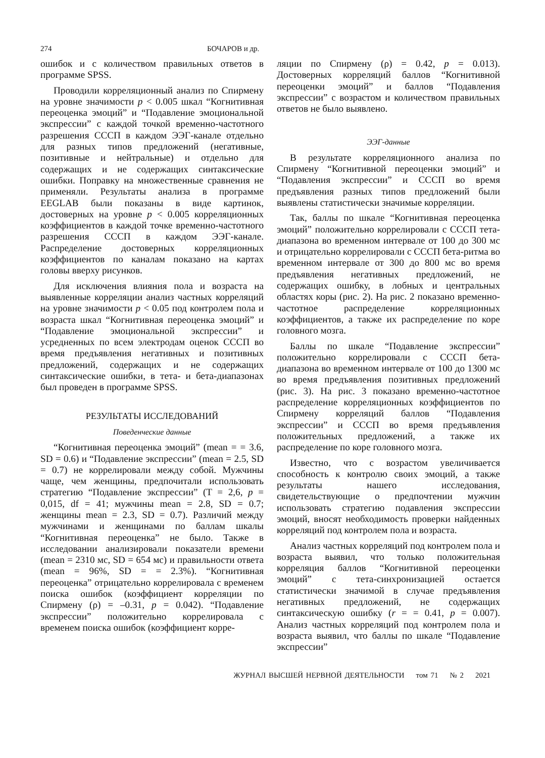274 БОЧАРОВ и др.
ошибок и с количеством правильных ответов в программе SPSS.
Проводили корреляционный анализ по Спирмену на уровне значимости p < 0.005 шкал “Когнитивная переоценка эмоций” и “Подавление эмоциональной экспрессии” с каждой точкой временно-частотного разрешения СССП в каждом ЭЭГ-канале отдельно для разных типов предложений (негативные, позитивные и нейтральные) и отдельно для содержащих и не содержащих синтаксические ошибки. Поправку на множественные сравнения не применяли. Результаты анализа в программе EEGLAB были показаны в виде картинок, достоверных на уровне p < 0.005 корреляционных коэффициентов в каждой точке временно-частотного разрешения СССП в каждом ЭЭГ-канале. Распределение достоверных корреляционных коэффициентов по каналам показано на картах головы вверху рисунков.
Для исключения влияния пола и возраста на выявленные корреляции анализ частных корреляций на уровне значимости p < 0.05 под контролем пола и возраста шкал “Когнитивная переоценка эмоций” и “Подавление эмоциональной экспрессии” и усредненных по всем электродам оценок СССП во время предъявления негативных и позитивных предложений, содержащих и не содержащих синтаксические ошибки, в тета- и бета-диапазонах был проведен в программе SPSS.
РЕЗУЛЬТАТЫ ИССЛЕДОВАНИЙ
Поведенческие данные
“Когнитивная переоценка эмоций” (mean = = 3.6, SD = 0.6) и “Подавление экспрессии” (mean = 2.5, SD = 0.7) не коррелировали между собой. Мужчины чаще, чем женщины, предпочитали использовать стратегию “Подавление экспрессии” (T = 2,6, p = 0,015, df = 41; мужчины mean = 2.8, SD = 0.7; женщины mean = 2.3, SD = 0.7). Различий между мужчинами и женщинами по баллам шкалы “Когнитивная переоценка” не было. Также в исследовании анализировали показатели времени (mean = 2310 мс, SD = 654 мс) и правильности ответа (mean = 96%, SD = = 2.3%). “Когнитивная переоценка” отрицательно коррелировала с временем поиска ошибок (коэффициент корреляции по Спирмену (ρ) = –0.31, p = 0.042). “Подавление экспрессии” положительно коррелировала с временем поиска ошибок (коэффициент корре-
ляции по Спирмену (ρ) = 0.42, p = 0.013). Достоверных корреляций баллов “Когнитивной переоценки эмоций” и баллов “Подавления экспрессии” с возрастом и количеством правильных ответов не было выявлено.
ЭЭГ-данные
В результате корреляционного анализа по Спирмену “Когнитивной переоценки эмоций” и “Подавления экспрессии” и СССП во время предъявления разных типов предложений были выявлены статистически значимые корреляции.
Так, баллы по шкале “Когнитивная переоценка эмоций” положительно коррелировали с СССП тета-диапазона во временном интервале от 100 до 300 мс и отрицательно коррелировали с СССП бета-ритма во временном интервале от 300 до 800 мс во время предъявления негативных предложений, не содержащих ошибку, в лобных и центральных областях коры (рис. 2). На рис. 2 показано временно-частотное распределение корреляционных коэффициентов, а также их распределение по коре головного мозга.
Баллы по шкале “Подавление экспрессии” положительно коррелировали с СССП бета-диапазона во временном интервале от 100 до 1300 мс во время предъявления позитивных предложений (рис. 3). На рис. 3 показано временно-частотное распределение корреляционных коэффициентов по Спирмену корреляций баллов “Подавления экспрессии” и СССП во время предъявления положительных предложений, а также их распределение по коре головного мозга.
Известно, что с возрастом увеличивается способность к контролю своих эмоций, а также результаты нашего исследования, свидетельствующие о предпочтении мужчин использовать стратегию подавления экспрессии эмоций, вносят необходимость проверки найденных корреляций под контролем пола и возраста.
Анализ частных корреляций под контролем пола и возраста выявил, что только положительная корреляция баллов “Когнитивной переоценки эмоций” с тета-синхронизацией остается статистически значимой в случае предъявления негативных предложений, не содержащих синтаксическую ошибку (r = = 0.41, p = 0.007). Анализ частных корреляций под контролем пола и возраста выявил, что баллы по шкале “Подавление экспрессии”
ЖУРНАЛ ВЫСШЕЙ НЕРВНОЙ ДЕЯТЕЛЬНОСТИ том 71 № 2 2021